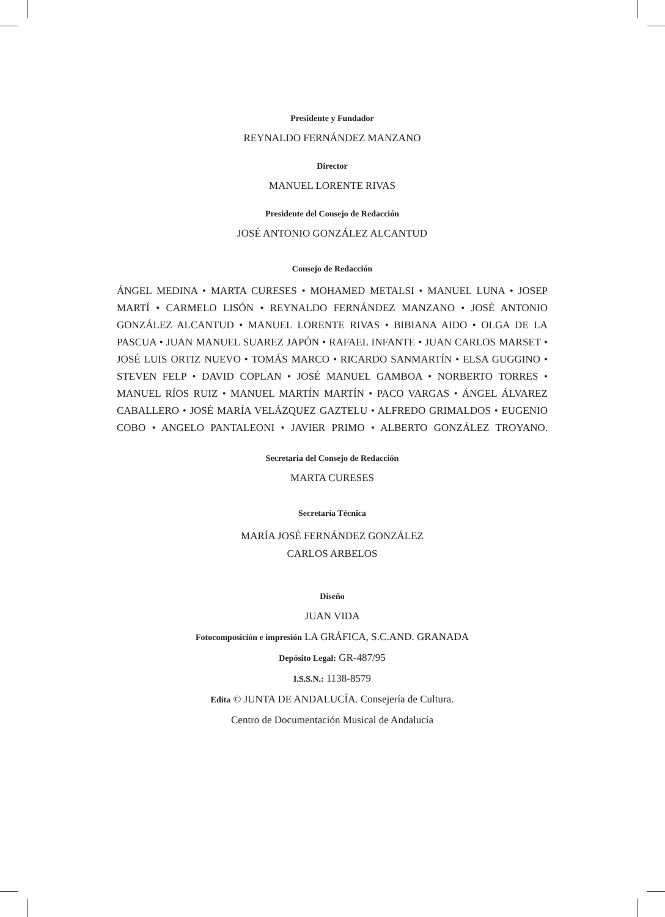Presidente y Fundador
REYNALDO FERNÁNDEZ MANZANO
Director
MANUEL LORENTE RIVAS
Presidente del Consejo de Redacción
JOSÉ ANTONIO GONZÁLEZ ALCANTUD
Consejo de Redacción
ÁNGEL MEDINA • MARTA CURESES • MOHAMED METALSI • MANUEL LUNA • JOSEP MARTÍ • CARMELO LISÓN • REYNALDO FERNÁNDEZ MANZANO • JOSÉ ANTONIO GONZÁLEZ ALCANTUD • MANUEL LORENTE RIVAS • BIBIANA AIDO • OLGA DE LA PASCUA • JUAN MANUEL SUAREZ JAPÓN • RAFAEL INFANTE • JUAN CARLOS MARSET • JOSÉ LUIS ORTIZ NUEVO • TOMÁS MARCO • RICARDO SANMARTÍN • ELSA GUGGINO • STEVEN FELP • DAVID COPLAN • JOSÉ MANUEL GAMBOA • NORBERTO TORRES • MANUEL RÍOS RUIZ • MANUEL MARTÍN MARTÍN • PACO VARGAS • ÁNGEL ÁLVAREZ CABALLERO • JOSÉ MARÍA VELÁZQUEZ GAZTELU • ALFREDO GRIMALDOS • EUGENIO COBO • ANGELO PANTALEONI • JAVIER PRIMO • ALBERTO GONZÁLEZ TROYANO.
Secretaria del Consejo de Redacción
MARTA CURESES
Secretaría Técnica
MARÍA JOSÉ FERNÁNDEZ GONZÁLEZ
CARLOS ARBELOS
Diseño
JUAN VIDA
Fotocomposición e impresión LA GRÁFICA, S.C.AND. GRANADA
Depósito Legal: GR-487/95
I.S.S.N.: 1138-8579
Edita © JUNTA DE ANDALUCÍA. Consejería de Cultura.
Centro de Documentación Musical de Andalucía